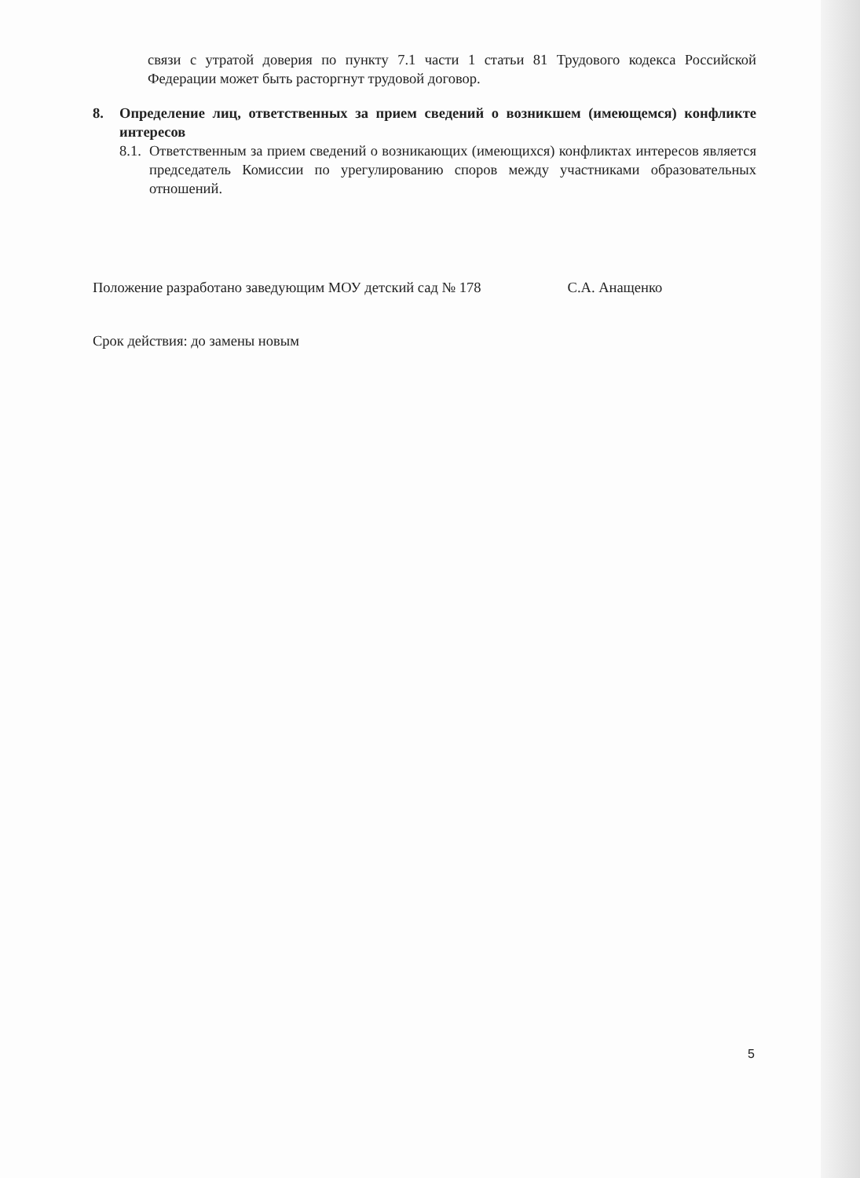связи с утратой доверия по пункту 7.1 части 1 статьи 81 Трудового кодекса Российской Федерации может быть расторгнут трудовой договор.
8. Определение лиц, ответственных за прием сведений о возникшем (имеющемся) конфликте интересов
8.1. Ответственным за прием сведений о возникающих (имеющихся) конфликтах интересов является председатель Комиссии по урегулированию споров между участниками образовательных отношений.
Положение разработано заведующим МОУ детский сад № 178 С.А. Анащенко
Срок действия: до замены новым
5